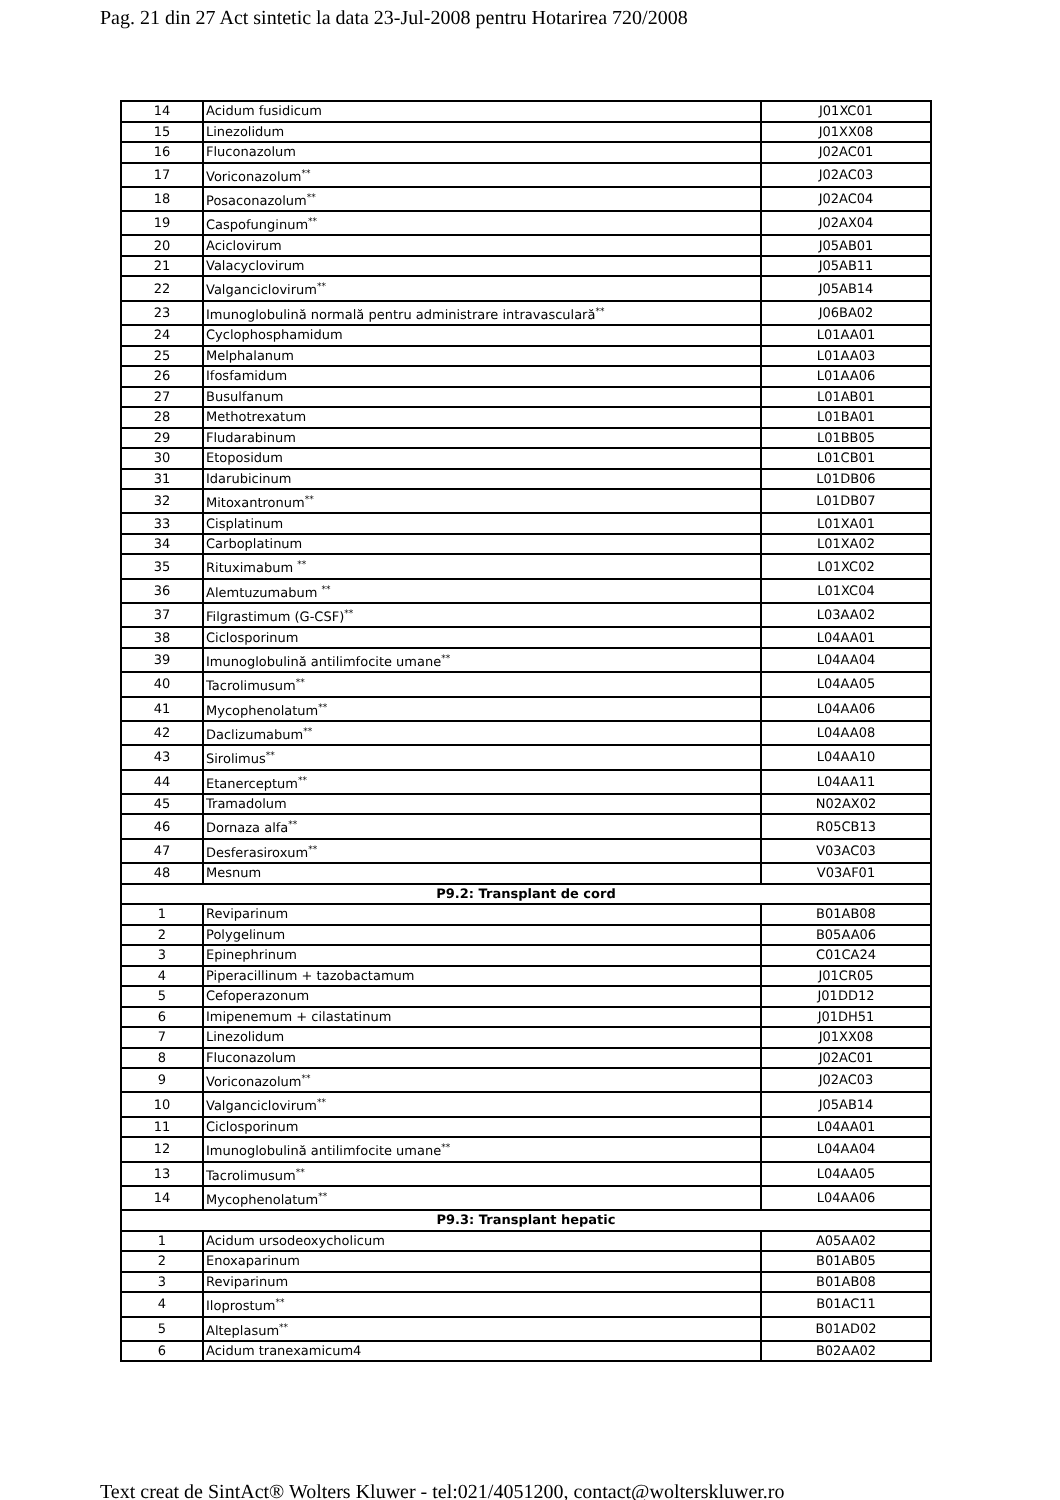Pag. 21 din 27 Act sintetic la data 23-Jul-2008 pentru Hotarirea 720/2008
| 14 | Acidum fusidicum | J01XC01 |
| 15 | Linezolidum | J01XX08 |
| 16 | Fluconazolum | J02AC01 |
| 17 | Voriconazolum<sup>**</sup> | J02AC03 |
| 18 | Posaconazolum<sup>**</sup> | J02AC04 |
| 19 | Caspofunginum<sup>**</sup> | J02AX04 |
| 20 | Aciclovirum | J05AB01 |
| 21 | Valacyclovirum | J05AB11 |
| 22 | Valganciclovirum<sup>**</sup> | J05AB14 |
| 23 | Imunoglobulină normală pentru administrare intravasculară<sup>**</sup> | J06BA02 |
| 24 | Cyclophosphamidum | L01AA01 |
| 25 | Melphalanum | L01AA03 |
| 26 | Ifosfamidum | L01AA06 |
| 27 | Busulfanum | L01AB01 |
| 28 | Methotrexatum | L01BA01 |
| 29 | Fludarabinum | L01BB05 |
| 30 | Etoposidum | L01CB01 |
| 31 | Idarubicinum | L01DB06 |
| 32 | Mitoxantronum<sup>**</sup> | L01DB07 |
| 33 | Cisplatinum | L01XA01 |
| 34 | Carboplatinum | L01XA02 |
| 35 | Rituximabum <sup>**</sup> | L01XC02 |
| 36 | Alemtuzumabum <sup>**</sup> | L01XC04 |
| 37 | Filgrastimum (G-CSF)<sup>**</sup> | L03AA02 |
| 38 | Ciclosporinum | L04AA01 |
| 39 | Imunoglobulină antilimfocite umane<sup>**</sup> | L04AA04 |
| 40 | Tacrolimusum<sup>**</sup> | L04AA05 |
| 41 | Mycophenolatum<sup>**</sup> | L04AA06 |
| 42 | Daclizumabum<sup>**</sup> | L04AA08 |
| 43 | Sirolimus<sup>**</sup> | L04AA10 |
| 44 | Etanerceptum<sup>**</sup> | L04AA11 |
| 45 | Tramadolum | N02AX02 |
| 46 | Dornaza alfa<sup>**</sup> | R05CB13 |
| 47 | Desferasiroxum<sup>**</sup> | V03AC03 |
| 48 | Mesnum | V03AF01 |
| P9.2: Transplant de cord | | |
| 1 | Reviparinum | B01AB08 |
| 2 | Polygelinum | B05AA06 |
| 3 | Epinephrinum | C01CA24 |
| 4 | Piperacillinum + tazobactamum | J01CR05 |
| 5 | Cefoperazonum | J01DD12 |
| 6 | Imipenemum + cilastatinum | J01DH51 |
| 7 | Linezolidum | J01XX08 |
| 8 | Fluconazolum | J02AC01 |
| 9 | Voriconazolum<sup>**</sup> | J02AC03 |
| 10 | Valganciclovirum<sup>**</sup> | J05AB14 |
| 11 | Ciclosporinum | L04AA01 |
| 12 | Imunoglobulină antilimfocite umane<sup>**</sup> | L04AA04 |
| 13 | Tacrolimusum<sup>**</sup> | L04AA05 |
| 14 | Mycophenolatum<sup>**</sup> | L04AA06 |
| P9.3: Transplant hepatic | | |
| 1 | Acidum ursodeoxycholicum | A05AA02 |
| 2 | Enoxaparinum | B01AB05 |
| 3 | Reviparinum | B01AB08 |
| 4 | Iloprostum<sup>**</sup> | B01AC11 |
| 5 | Alteplasum<sup>**</sup> | B01AD02 |
| 6 | Acidum tranexamicum4 | B02AA02 |
Text creat de SintAct® Wolters Kluwer - tel:021/4051200, contact@wolterskluwer.ro